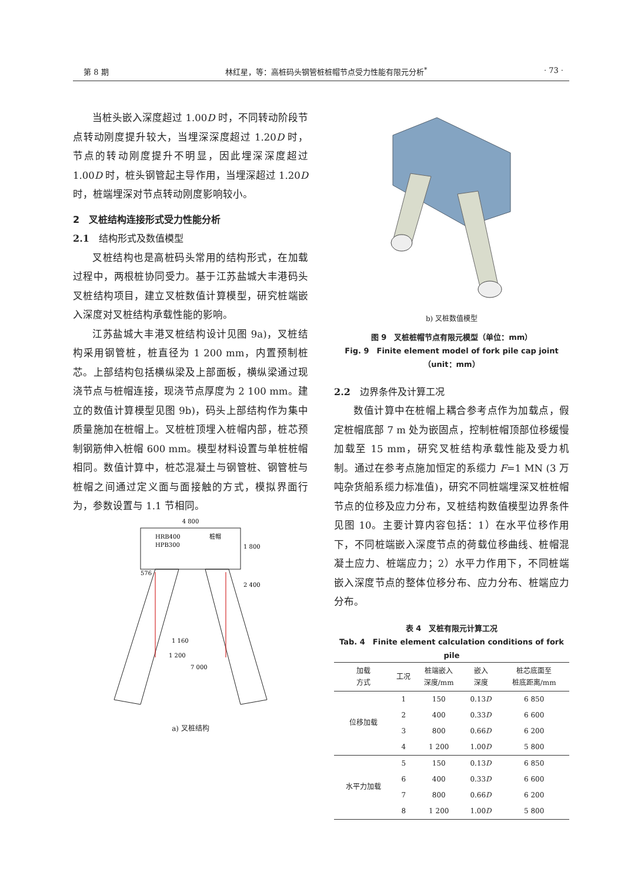第 8 期 林红星，等：高桩码头钢管桩桩帽节点受力性能有限元分析<sup>*</sup> · 73 ·
当桩头嵌入深度超过 1.00D 时，不同转动阶段节点转动刚度提升较大，当埋深深度超过 1.20D 时，节点的转动刚度提升不明显，因此埋深深度超过 1.00D 时，桩头钢管起主导作用，当埋深超过 1.20D 时，桩端埋深对节点转动刚度影响较小。
2　叉桩结构连接形式受力性能分析
2.1　结构形式及数值模型
叉桩结构也是高桩码头常用的结构形式，在加载过程中，两根桩协同受力。基于江苏盐城大丰港码头叉桩结构项目，建立叉桩数值计算模型，研究桩端嵌入深度对叉桩结构承载性能的影响。
江苏盐城大丰港叉桩结构设计见图 9a)，叉桩结构采用钢管桩，桩直径为 1 200 mm，内置预制桩芯。上部结构包括横纵梁及上部面板，横纵梁通过现浇节点与桩帽连接，现浇节点厚度为 2 100 mm。建立的数值计算模型见图 9b)，码头上部结构作为集中质量施加在桩帽上。叉桩桩顶埋入桩帽内部，桩芯预制钢筋伸入桩帽 600 mm。模型材料设置与单桩桩帽相同。数值计算中，桩芯混凝土与钢管桩、钢管桩与桩帽之间通过定义面与面接触的方式，模拟界面行为，参数设置与 1.1 节相同。
4 800
HRB400
HPB300
桩帽
1 800
576
1 160
1 200
7 000
2 400
a) 叉桩结构
b) 叉桩数值模型
图 9　叉桩桩帽节点有限元模型（单位：mm）
Fig. 9　Finite element model of fork pile cap joint
（unit：mm）
2.2　边界条件及计算工况
数值计算中在桩帽上耦合参考点作为加载点，假定桩帽底部 7 m 处为嵌固点，控制桩帽顶部位移缓慢加载至 15 mm，研究叉桩结构承载性能及受力机制。通过在参考点施加恒定的系缆力 F=1 MN (3 万吨杂货船系缆力标准值)，研究不同桩端埋深叉桩桩帽节点的位移及应力分布，叉桩结构数值模型边界条件见图 10。主要计算内容包括：1）在水平位移作用下，不同桩端嵌入深度节点的荷载位移曲线、桩帽混凝土应力、桩端应力；2）水平力作用下，不同桩端嵌入深度节点的整体位移分布、应力分布、桩端应力分布。
表 4　叉桩有限元计算工况
Tab. 4　Finite element calculation conditions of fork pile
| 加载 方式 | 工况 | 桩端嵌入 深度/mm | 嵌入 深度 | 桩芯底面至 桩底距离/mm |
| --- | --- | --- | --- | --- |
| 位移加载 | 1 | 150 | 0.13 D | 6 850 |
| | 2 | 400 | 0.33 D | 6 600 |
| | 3 | 800 | 0.66 D | 6 200 |
| | 4 | 1 200 | 1.00 D | 5 800 |
| 水平力加载 | 5 | 150 | 0.13 D | 6 850 |
| | 6 | 400 | 0.33 D | 6 600 |
| | 7 | 800 | 0.66 D | 6 200 |
| | 8 | 1 200 | 1.00 D | 5 800 |